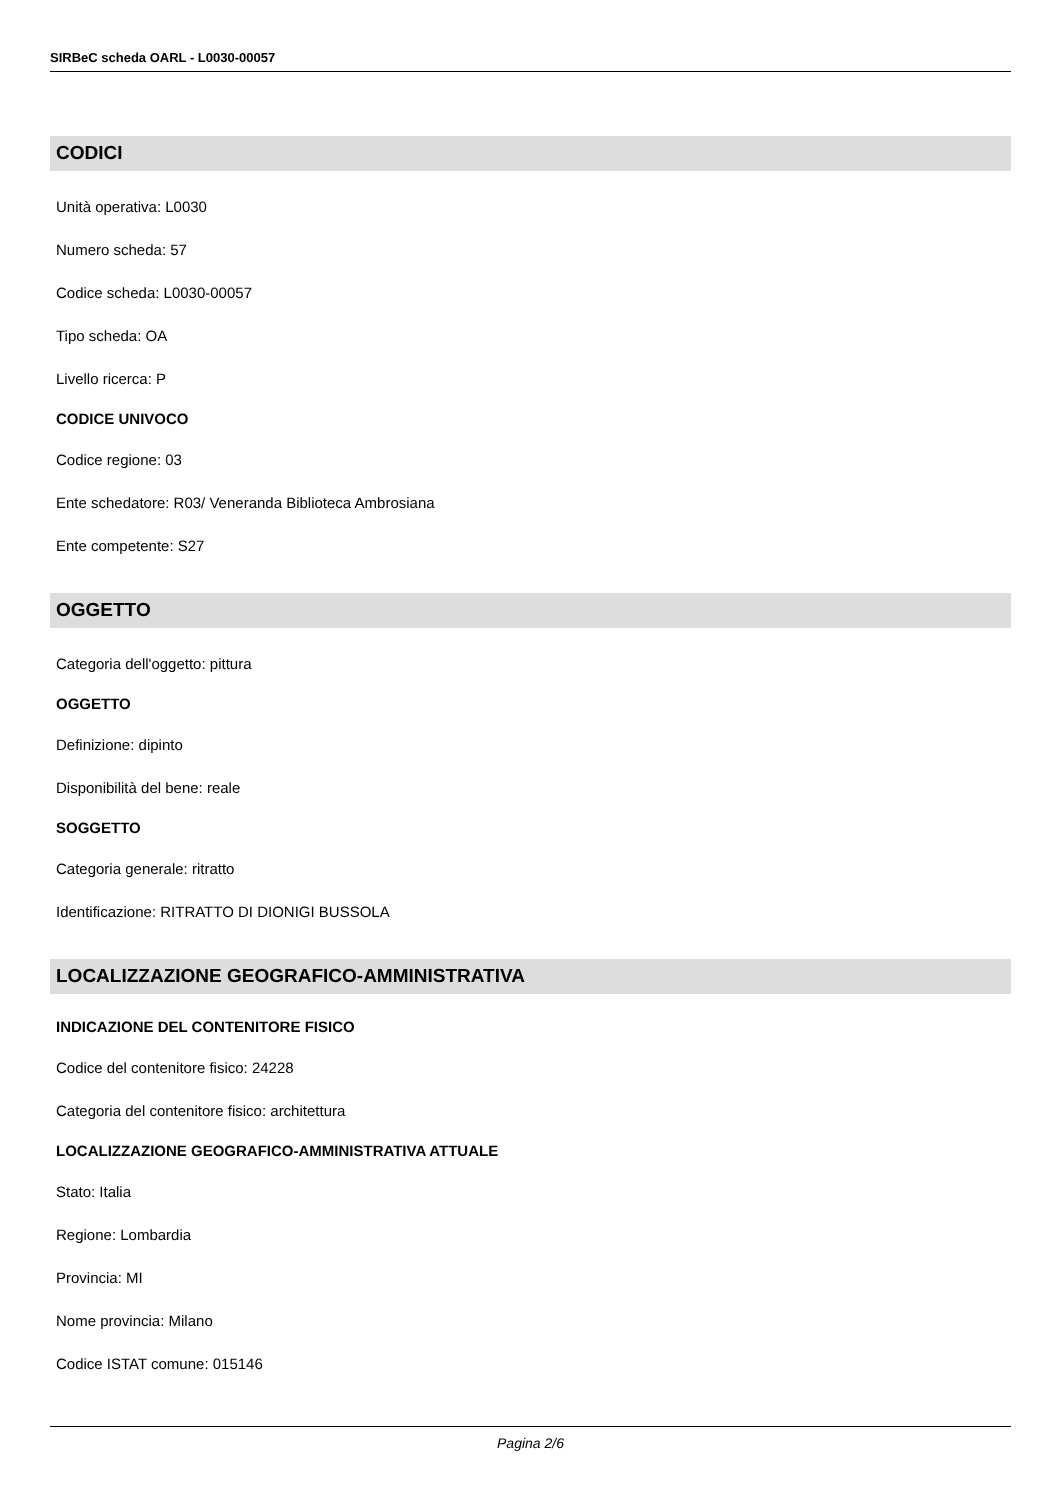SIRBeC scheda OARL - L0030-00057
CODICI
Unità operativa: L0030
Numero scheda: 57
Codice scheda: L0030-00057
Tipo scheda: OA
Livello ricerca: P
CODICE UNIVOCO
Codice regione: 03
Ente schedatore: R03/ Veneranda Biblioteca Ambrosiana
Ente competente: S27
OGGETTO
Categoria dell'oggetto: pittura
OGGETTO
Definizione: dipinto
Disponibilità del bene: reale
SOGGETTO
Categoria generale: ritratto
Identificazione: RITRATTO DI DIONIGI BUSSOLA
LOCALIZZAZIONE GEOGRAFICO-AMMINISTRATIVA
INDICAZIONE DEL CONTENITORE FISICO
Codice del contenitore fisico: 24228
Categoria del contenitore fisico: architettura
LOCALIZZAZIONE GEOGRAFICO-AMMINISTRATIVA ATTUALE
Stato: Italia
Regione: Lombardia
Provincia: MI
Nome provincia: Milano
Codice ISTAT comune: 015146
Pagina 2/6